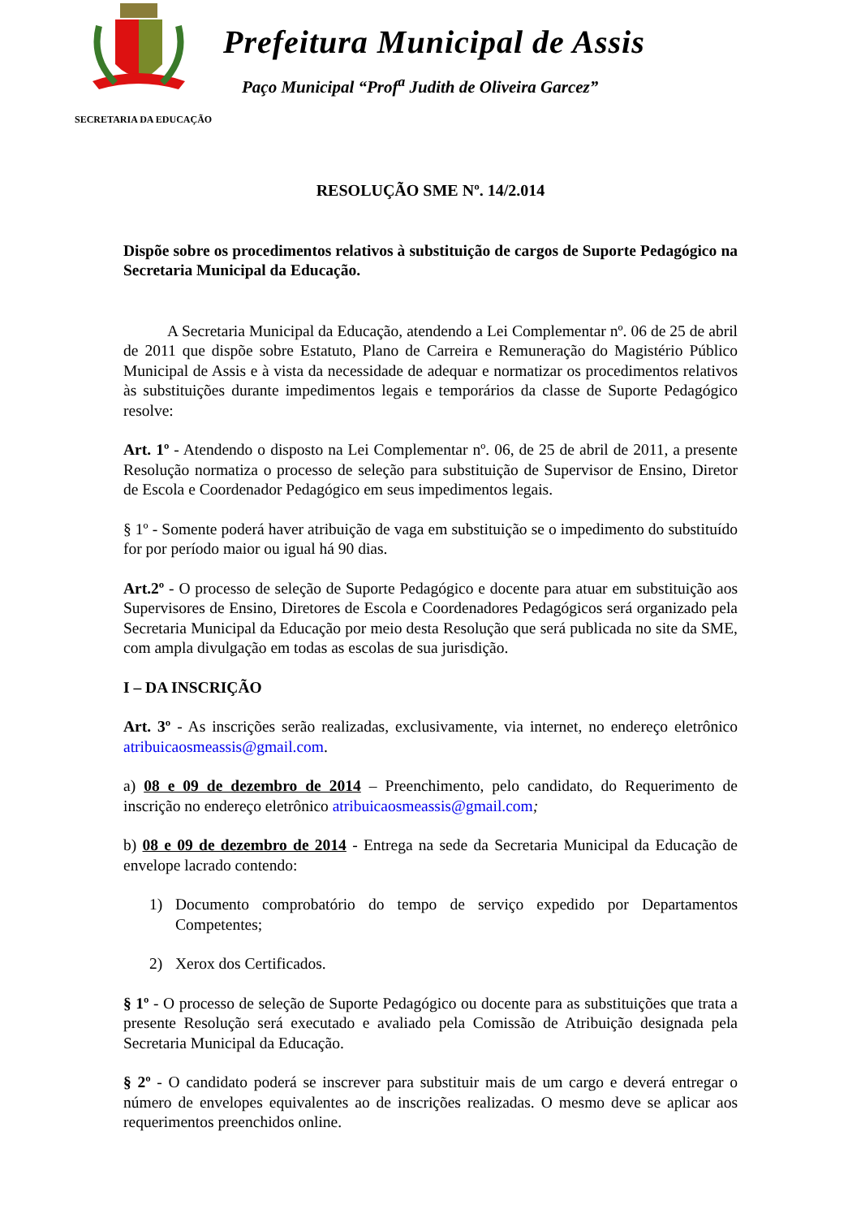Prefeitura Municipal de Assis
Paço Municipal “Prof<sup>a</sup> Judith de Oliveira Garcez”
SECRETARIA DA EDUCAÇÃO
RESOLUÇÃO SME Nº. 14/2.014
Dispõe sobre os procedimentos relativos à substituição de cargos de Suporte Pedagógico na Secretaria Municipal da Educação.
A Secretaria Municipal da Educação, atendendo a Lei Complementar nº. 06 de 25 de abril de 2011 que dispõe sobre Estatuto, Plano de Carreira e Remuneração do Magistério Público Municipal de Assis e à vista da necessidade de adequar e normatizar os procedimentos relativos às substituições durante impedimentos legais e temporários da classe de Suporte Pedagógico resolve:
Art. 1º - Atendendo o disposto na Lei Complementar nº. 06, de 25 de abril de 2011, a presente Resolução normatiza o processo de seleção para substituição de Supervisor de Ensino, Diretor de Escola e Coordenador Pedagógico em seus impedimentos legais.
§ 1º - Somente poderá haver atribuição de vaga em substituição se o impedimento do substituído for por período maior ou igual há 90 dias.
Art.2º - O processo de seleção de Suporte Pedagógico e docente para atuar em substituição aos Supervisores de Ensino, Diretores de Escola e Coordenadores Pedagógicos será organizado pela Secretaria Municipal da Educação por meio desta Resolução que será publicada no site da SME, com ampla divulgação em todas as escolas de sua jurisdição.
I – DA INSCRIÇÃO
Art. 3º - As inscrições serão realizadas, exclusivamente, via internet, no endereço eletrônico atribuicaosmeassis@gmail.com.
a) 08 e 09 de dezembro de 2014 – Preenchimento, pelo candidato, do Requerimento de inscrição no endereço eletrônico atribuicaosmeassis@gmail.com;
b) 08 e 09 de dezembro de 2014 - Entrega na sede da Secretaria Municipal da Educação de envelope lacrado contendo:
1) Documento comprobatório do tempo de serviço expedido por Departamentos Competentes;
2) Xerox dos Certificados.
§ 1º - O processo de seleção de Suporte Pedagógico ou docente para as substituições que trata a presente Resolução será executado e avaliado pela Comissão de Atribuição designada pela Secretaria Municipal da Educação.
§ 2º - O candidato poderá se inscrever para substituir mais de um cargo e deverá entregar o número de envelopes equivalentes ao de inscrições realizadas. O mesmo deve se aplicar aos requerimentos preenchidos online.